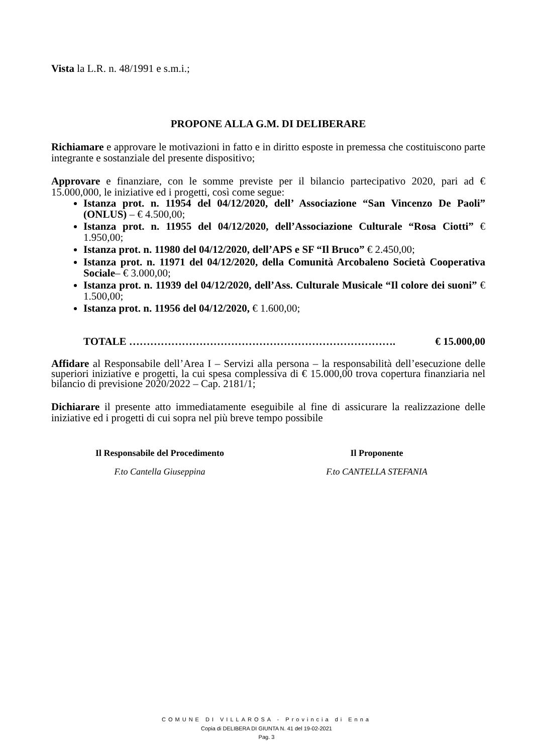Vista la L.R. n. 48/1991 e s.m.i.;
PROPONE ALLA G.M. DI DELIBERARE
Richiamare e approvare le motivazioni in fatto e in diritto esposte in premessa che costituiscono parte integrante e sostanziale del presente dispositivo;
Approvare e finanziare, con le somme previste per il bilancio partecipativo 2020, pari ad € 15.000,000, le iniziative ed i progetti, così come segue:
Istanza prot. n. 11954 del 04/12/2020, dell’ Associazione “San Vincenzo De Paoli” (ONLUS) – € 4.500,00;
Istanza prot. n. 11955 del 04/12/2020, dell’Associazione Culturale “Rosa Ciotti” € 1.950,00;
Istanza prot. n. 11980 del 04/12/2020, dell’APS e SF “Il Bruco” € 2.450,00;
Istanza prot. n. 11971 del 04/12/2020, della Comunità Arcobaleno Società Cooperativa Sociale– € 3.000,00;
Istanza prot. n. 11939 del 04/12/2020, dell’Ass. Culturale Musicale “Il colore dei suoni” € 1.500,00;
Istanza prot. n. 11956 del 04/12/2020, € 1.600,00;
TOTALE …………………………………………………………………. € 15.000,00
Affidare al Responsabile dell’Area I – Servizi alla persona – la responsabilità dell’esecuzione delle superiori iniziative e progetti, la cui spesa complessiva di € 15.000,00 trova copertura finanziaria nel bilancio di previsione 2020/2022 – Cap. 2181/1;
Dichiarare il presente atto immediatamente eseguibile al fine di assicurare la realizzazione delle iniziative ed i progetti di cui sopra nel più breve tempo possibile
Il Responsabile del Procedimento
F.to Cantella Giuseppina
Il Proponente
F.to CANTELLA STEFANIA
COMUNE DI VILLAROSA - Provincia di Enna
Copia di DELIBERA DI GIUNTA N. 41 del 19-02-2021
Pag. 3